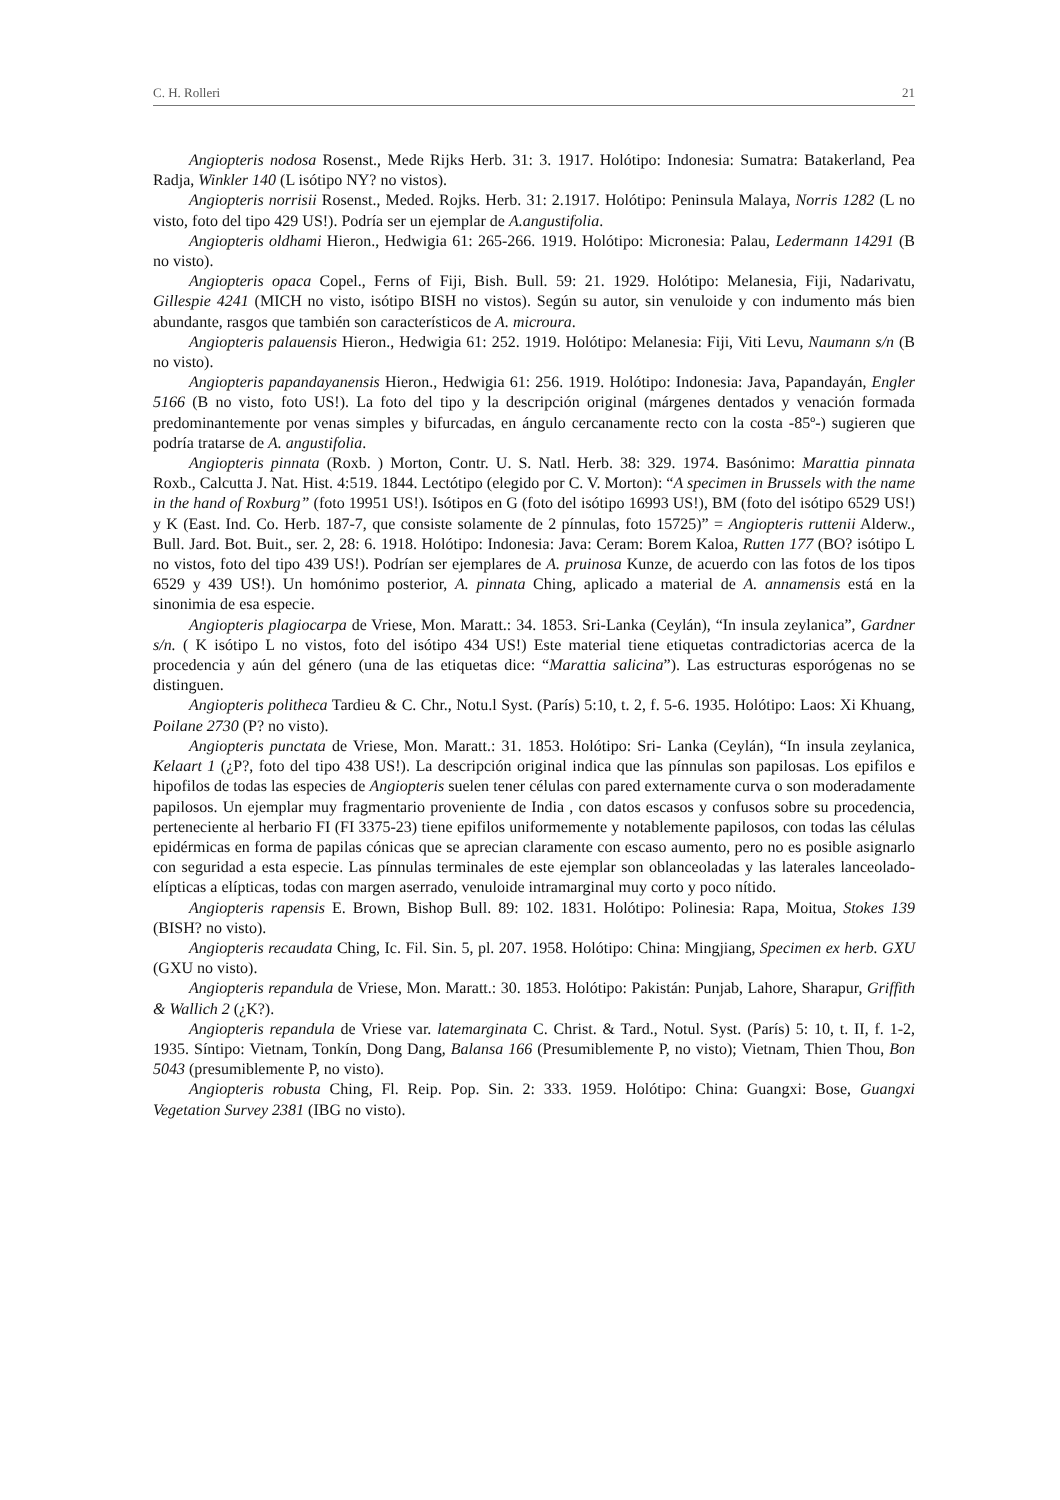C. H. Rolleri 21
Angiopteris nodosa Rosenst., Mede Rijks Herb. 31: 3. 1917. Holótipo: Indonesia: Sumatra: Batakerland, Pea Radja, Winkler 140 (L isótipo NY? no vistos).
Angiopteris norrisii Rosenst., Meded. Rojks. Herb. 31: 2.1917. Holótipo: Peninsula Malaya, Norris 1282 (L no visto, foto del tipo 429 US!). Podría ser un ejemplar de A.angustifolia.
Angiopteris oldhami Hieron., Hedwigia 61: 265-266. 1919. Holótipo: Micronesia: Palau, Ledermann 14291 (B no visto).
Angiopteris opaca Copel., Ferns of Fiji, Bish. Bull. 59: 21. 1929. Holótipo: Melanesia, Fiji, Nadarivatu, Gillespie 4241 (MICH no visto, isótipo BISH no vistos). Según su autor, sin venuloide y con indumento más bien abundante, rasgos que también son característicos de A. microura.
Angiopteris palauensis Hieron., Hedwigia 61: 252. 1919. Holótipo: Melanesia: Fiji, Viti Levu, Naumann s/n (B no visto).
Angiopteris papandayanensis Hieron., Hedwigia 61: 256. 1919. Holótipo: Indonesia: Java, Papandayán, Engler 5166 (B no visto, foto US!). La foto del tipo y la descripción original (márgenes dentados y venación formada predominantemente por venas simples y bifurcadas, en ángulo cercanamente recto con la costa -85º-) sugieren que podría tratarse de A. angustifolia.
Angiopteris pinnata (Roxb. ) Morton, Contr. U. S. Natl. Herb. 38: 329. 1974. Basónimo: Marattia pinnata Roxb., Calcutta J. Nat. Hist. 4:519. 1844. Lectótipo (elegido por C. V. Morton): “A specimen in Brussels with the name in the hand of Roxburg” (foto 19951 US!). Isótipos en G (foto del isótipo 16993 US!), BM (foto del isótipo 6529 US!) y K (East. Ind. Co. Herb. 187-7, que consiste solamente de 2 pínnulas, foto 15725)” = Angiopteris ruttenii Alderw., Bull. Jard. Bot. Buit., ser. 2, 28: 6. 1918. Holótipo: Indonesia: Java: Ceram: Borem Kaloa, Rutten 177 (BO? isótipo L no vistos, foto del tipo 439 US!). Podrían ser ejemplares de A. pruinosa Kunze, de acuerdo con las fotos de los tipos 6529 y 439 US!). Un homónimo posterior, A. pinnata Ching, aplicado a material de A. annamensis está en la sinonimia de esa especie.
Angiopteris plagiocarpa de Vriese, Mon. Maratt.: 34. 1853. Sri-Lanka (Ceylán), “In insula zeylanica”, Gardner s/n. ( K isótipo L no vistos, foto del isótipo 434 US!) Este material tiene etiquetas contradictorias acerca de la procedencia y aún del género (una de las etiquetas dice: “Marattia salicina”). Las estructuras esporógenas no se distinguen.
Angiopteris politheca Tardieu & C. Chr., Notu.l Syst. (París) 5:10, t. 2, f. 5-6. 1935. Holótipo: Laos: Xi Khuang, Poilane 2730 (P? no visto).
Angiopteris punctata de Vriese, Mon. Maratt.: 31. 1853. Holótipo: Sri- Lanka (Ceylán), “In insula zeylanica, Kelaart 1 (¿P?, foto del tipo 438 US!). La descripción original indica que las pínnulas son papilosas. Los epifilos e hipofilos de todas las especies de Angiopteris suelen tener células con pared externamente curva o son moderadamente papilosos. Un ejemplar muy fragmentario proveniente de India , con datos escasos y confusos sobre su procedencia, perteneciente al herbario FI (FI 3375-23) tiene epifilos uniformemente y notablemente papilosos, con todas las células epidérmicas en forma de papilas cónicas que se aprecian claramente con escaso aumento, pero no es posible asignarlo con seguridad a esta especie. Las pínnulas terminales de este ejemplar son oblanceoladas y las laterales lanceolado-elípticas a elípticas, todas con margen aserrado, venuloide intramarginal muy corto y poco nítido.
Angiopteris rapensis E. Brown, Bishop Bull. 89: 102. 1831. Holótipo: Polinesia: Rapa, Moitua, Stokes 139 (BISH? no visto).
Angiopteris recaudata Ching, Ic. Fil. Sin. 5, pl. 207. 1958. Holótipo: China: Mingjiang, Specimen ex herb. GXU (GXU no visto).
Angiopteris repandula de Vriese, Mon. Maratt.: 30. 1853. Holótipo: Pakistán: Punjab, Lahore, Sharapur, Griffith & Wallich 2 (¿K?).
Angiopteris repandula de Vriese var. latemarginata C. Christ. & Tard., Notul. Syst. (París) 5: 10, t. II, f. 1-2, 1935. Síntipo: Vietnam, Tonkín, Dong Dang, Balansa 166 (Presumiblemente P, no visto); Vietnam, Thien Thou, Bon 5043 (presumiblemente P, no visto).
Angiopteris robusta Ching, Fl. Reip. Pop. Sin. 2: 333. 1959. Holótipo: China: Guangxi: Bose, Guangxi Vegetation Survey 2381 (IBG no visto).